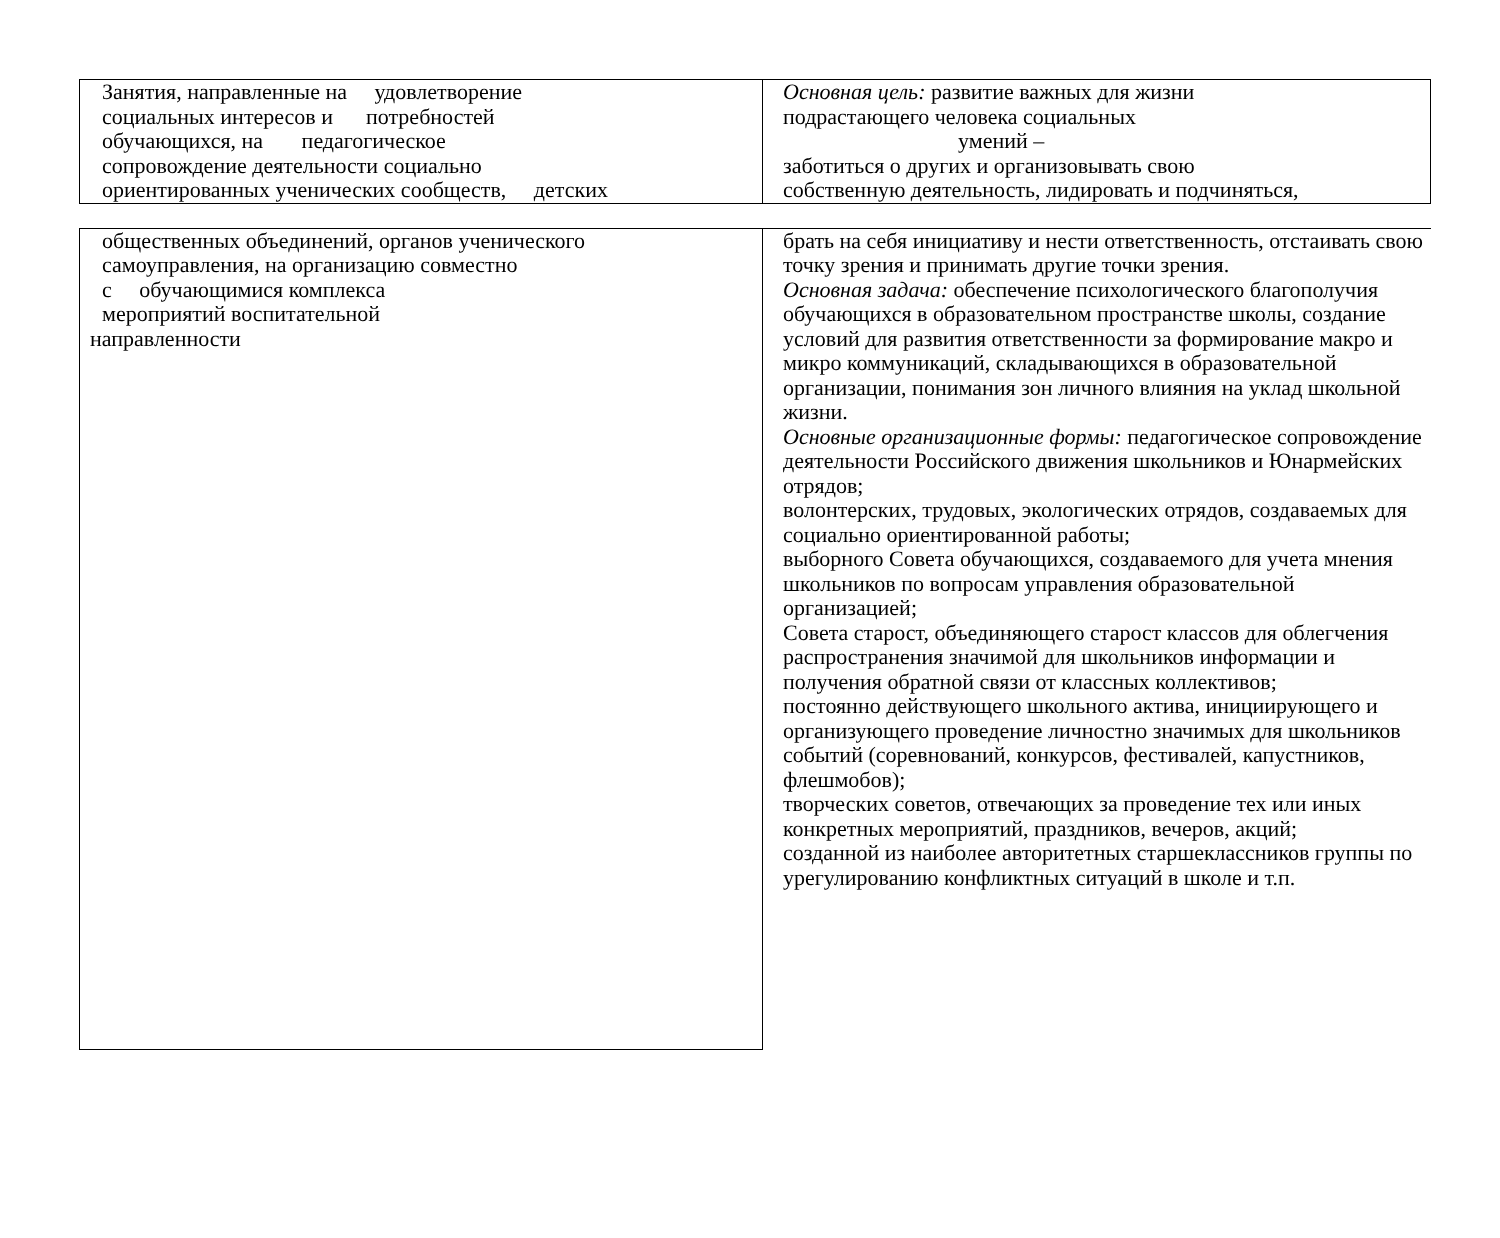| Занятия, направленные на удовлетворение социальных интересов и потребностей обучающихся, на педагогическое сопровождение деятельности социально ориентированных ученических сообществ, детских | Основная цель: развитие важных для жизни подрастающего человека социальных умений – заботиться о других и организовывать свою собственную деятельность, лидировать и подчиняться, |
| общественных объединений, органов ученического самоуправления, на организацию совместно с обучающимися комплекса мероприятий воспитательной направленности | брать на себя инициативу и нести ответственность, отстаивать свою точку зрения и принимать другие точки зрения. Основная задача: обеспечение психологического благополучия обучающихся в образовательном пространстве школы, создание условий для развития ответственности за формирование макро и микро коммуникаций, складывающихся в образовательной организации, понимания зон личного влияния на уклад школьной жизни. Основные организационные формы: педагогическое сопровождение деятельности Российского движения школьников и Юнармейских отрядов; волонтерских, трудовых, экологических отрядов, создаваемых для социально ориентированной работы; выборного Совета обучающихся, создаваемого для учета мнения школьников по вопросам управления образовательной организацией; Совета старост, объединяющего старост классов для облегчения распространения значимой для школьников информации и получения обратной связи от классных коллективов; постоянно действующего школьного актива, инициирующего и организующего проведение личностно значимых для школьников событий (соревнований, конкурсов, фестивалей, капустников, флешмобов); творческих советов, отвечающих за проведение тех или иных конкретных мероприятий, праздников, вечеров, акций; созданной из наиболее авторитетных старшеклассников группы по урегулированию конфликтных ситуаций в школе и т.п. |